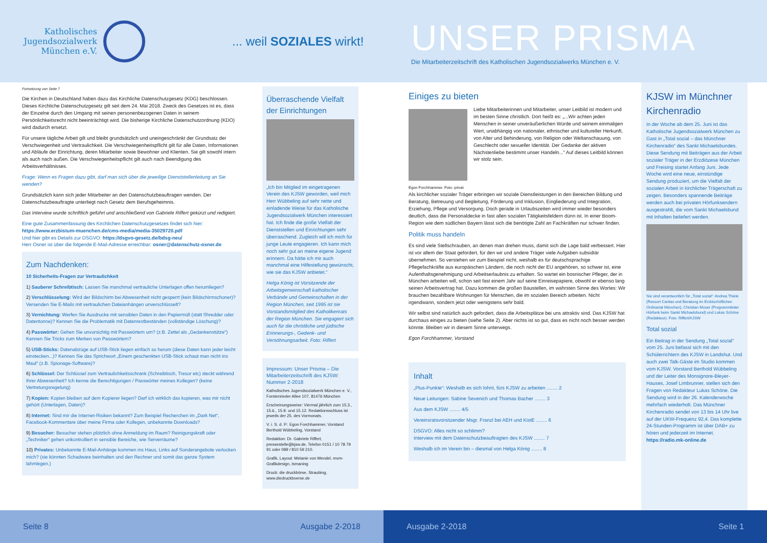Katholisches Jugendsozialwerk München e.V.
... weil SOZIALES wirkt!
UNSER PRISMA
Die Mitarbeiterzeitschrift des Katholischen Jugendsozialwerks München e. V.
Fortsetzung von Seite 7
Die Kirchen in Deutschland haben dazu das Kirchliche Datenschutzgesetz (KDG) beschlossen. Dieses Kirchliche Datenschutzgesetz gilt seit dem 24. Mai 2018. Zweck des Gesetzes ist es, dass der Einzelne durch den Umgang mit seinen personenbezogenen Daten in seinem Persönlichkeitsrecht nicht beeinträchtigt wird. Die bisherige Kirchliche Datenschutzordnung (KDO) wird dadurch ersetzt.
Für unsere tägliche Arbeit gilt und bleibt grundsätzlich und uneingeschränkt der Grundsatz der Verschwiegenheit und Vertraulichkeit. Die Verschwiegenheitspflicht gilt für alle Daten, Informationen und Abläufe der Einrichtung, deren Mitarbeiter sowie Bewohner und Klienten. Sie gilt sowohl intern als auch nach außen. Die Verschwiegenheitspflicht gilt auch nach Beendigung des Arbeitsverhältnisses.
Frage: Wenn es Fragen dazu gibt, darf man sich über die jeweilige Dienststellenleitung an Sie wenden?
Grundsätzlich kann sich jeder Mitarbeiter an den Datenschutzbeauftragen wenden. Der Datenschutzbeauftragte unterliegt nach Gesetz dem Berufsgeheimnis.
Das Interview wurde schriftlich geführt und anschließend von Gabriele Riffert gekürzt und redigiert.
Eine gute Zusammenfassung des Kirchlichen Datenschutzgesetzes findet sich hier: https://www.erzbistum-muenchen.de/cms-media/media-35029720.pdf
Und hier gibt es Details zur DSGVO: https://dsgvo-gesetz.de/bdsg-neu/
Herr Osner ist über die folgende E-Mail-Adresse erreichbar: osner@datenschutz-osner.de
Zum Nachdenken:
10 Sicherheits-Fragen zur Vertraulichkeit
1) Sauberer Schreibtisch: Lassen Sie manchmal vertrauliche Unterlagen offen herumliegen?
2) Verschlüsselung: Wird der Bildschirm bei Abwesenheit nicht gesperrt (kein Bildschirmschoner)? Versenden Sie E-Mails mit vertraulichen Dateianhängen unverschlüsselt?
3) Vernichtung: Werfen Sie Ausdrucke mit sensiblen Daten in den Papiermüll (statt Shredder oder Datentonne)? Kennen Sie die Problematik mit Datenrestbeständen (vollständige Löschung)?
4) Passwörter: Gehen Sie unvorsichtig mit Passwörtern um? (z.B. Zettel als „Gedankenstütze“) Kennen Sie Tricks zum Merken von Passwörtern?
5) USB-Sticks: Datenabzüge auf USB-Stick liegen einfach so herum (diese Daten kann jeder leicht einstecken...)? Kennen Sie das Sprichwort „Einem geschenkten USB-Stick schaut man nicht ins Maul“ (z.B. Spionage-Software)?
6) Schlüssel: Der Schlüssel zum Vertraulichkeitsschrank (Schreibtisch, Tresor etc) steckt während Ihrer Abwesenheit? Ich kenne die Berechtigungen / Passwörter meines Kollegen? (keine Vertretungsregelung)
7) Kopien: Kopien bleiben auf dem Kopierer liegen? Darf ich wirklich das kopieren, was mir nicht gehört (Unterlagen, Daten)?
8) Internet: Sind mir die Internet-Risiken bekannt? Zum Beispiel Recherchen im „Dark Net“, Facebook-Kommentare über meine Firma oder Kollegen, unbekannte Downloads?
9) Besucher: Besucher stehen plötzlich ohne Anmeldung im Raum? Reinigungskraft oder „Techniker“ gehen unkontrolliert in sensible Bereiche, wie Serverräume?
10) Privates: Unbekannte E-Mail-Anhänge kommen ins Haus, Links auf Sonderangebote verlocken mich? (sie könnten Schadware beinhalten und den Rechner und somit das ganze System lahmlegen.)
Überraschende Vielfalt der Einrichtungen
„Ich bin Mitglied im eingetragenen Verein des KJSW geworden, weil mich Herr Wübbeling auf sehr nette und einladende Weise für das Katholische Jugendsozialwerk München interessiert hat. Ich finde die große Vielfalt der Dienststellen und Einrichtungen sehr überraschend. Zugleich will ich mich für junge Leute engagieren. Ich kann mich noch sehr gut an meine eigene Jugend erinnern. Da hätte ich mir auch manchmal eine Hilfestellung gewünscht, wie sie das KJSW anbietet.“
Helga König ist Vorsitzende der Arbeitsgemeinschaft katholischer Verbände und Gemeinschaften in der Region München, seit 1995 ist sie Vorstandsmitglied des Katholikenrats der Region München. Sie engagiert sich auch für die christliche und jüdische Erinnerungs-, Gedenk- und Versöhnungsarbeit. Foto: Riffert
Impressum: Unser Prisma – Die Mitarbeiterzeitschrift des KJSW: Nummer 2-2018
Katholisches Jugendsozialwerk München e. V., Forstenrieder Allee 107, 81476 München
Erscheinungsweise: Viermal jährlich zum 15.3., 15.6., 15.9. und 15.12. Redaktionsschluss ist jeweils der 25. des Vormonats.
V. i. S. d. P.: Egon Forchhammer, Vorstand Berthold Wübbeling, Vorstand
Redaktion: Dr. Gabriele Riffert, pressestelle@kjsw.de, Telefon 0151 / 10 78 79 91 oder 089 / 810 59 210.
Grafik, Layout: Melanie von Mendel, mvm-Grafikdesign, Ismaning
Druck: die druckbörse, Straubing, www.diedruckboerse.de
Einiges zu bieten
Egon Forchhammer. Foto: privat
Liebe Mitarbeiterinnen und Mitarbeiter, unser Leitbild ist modern und im besten Sinne christlich. Dort heißt es: „...Wir achten jeden Menschen in seiner unveräußerlichen Würde und seinem einmaligen Wert, unabhängig von nationaler, ethnischer und kultureller Herkunft, von Alter und Behinderung, von Religion oder Weltanschauung, von Geschlecht oder sexueller Identität. Der Gedanke der aktiven Nächstenliebe bestimmt unser Handeln...“ Auf dieses Leitbild können wir stolz sein.
Als kirchlicher sozialer Träger erbringen wir soziale Dienstleistungen in den Bereichen Bildung und Beratung, Betreuung und Begleitung, Förderung und Inklusion, Eingliederung und Integration, Erziehung, Pflege und Versorgung. Doch gerade in Urlaubszeiten wird immer wieder besonders deutlich, dass die Personaldecke in fast allen sozialen Tätigkeitsfeldern dünn ist. In einer Boom-Region wie dem südlichen Bayern lässt sich die benötigte Zahl an Fachkräften nur schwer finden.
Politik muss handeln
Es sind viele Stellschrauben, an denen man drehen muss, damit sich die Lage bald verbessert. Hier ist vor allem der Staat gefordert, für den wir und andere Träger viele Aufgaben subsidiär übernehmen. So verstehen wir zum Beispiel nicht, weshalb es für deutschsprachige Pflegefachkräfte aus europäischen Ländern, die noch nicht der EU angehören, so schwer ist, eine Aufenthaltsgenehmigung und Arbeitserlaubnis zu erhalten. So wartet ein bosnischer Pfleger, der in München arbeiten will, schon seit fast einem Jahr auf seine Einreisepapiere, obwohl er ebenso lang seinen Arbeitsvertrag hat. Dazu kommen die großen Baustellen, im wahrsten Sinne des Wortes: Wir brauchen bezahlbare Wohnungen für Menschen, die im sozialen Bereich arbeiten. Nicht irgendwann, sondern jetzt oder wenigstens sehr bald.
Wir selbst sind natürlich auch gefordert, dass die Arbeitsplätze bei uns attraktiv sind. Das KJSW hat durchaus einiges zu bieten (siehe Seite 2). Aber nichts ist so gut, dass es nicht noch besser werden könnte. Bleiben wir in diesem Sinne unterwegs.
Egon Forchhammer, Vorstand
Inhalt
„Plus-Punkte“: Weshalb es sich lohnt, fürs KJSW zu arbeiten ........ 2
Neue Leitungen: Sabine Sevenich und Thomas Bacher ........ 3
Aus dem KJSW ........ 4/5
Vereinsratsvorsitzender Msgr. Franzl bei AEH und KistE ........ 6
DSGVO: Alles nicht so schlimm?
Interview mit dem Datenschutzbeauftragten des KJSW ........ 7
Weshalb ich im Verein bin – diesmal von Helga König ........ 8
KJSW im Münchner Kirchenradio
In der Woche ab dem 25. Juni ist das Katholische Jugendsozialwerk München zu Gast in „Total sozial – das Münchner Kirchenradio“ des Sankt Michaelsbundes. Diese Sendung mit Beiträgen aus der Arbeit sozialer Träger in der Erzdiözese München und Freising startet Anfang Juni. Jede Woche wird eine neue, einstündige Sendung produziert, um die Vielfalt der sozialen Arbeit in kirchlicher Trägerschaft zu zeigen. Besonders spannende Beiträge werden auch bei privaten Hörfunksendern ausgestrahlt, die vom Sankt Michaelsbund mit Inhalten beliefert werden.
Sie sind verantwortlich für „Total sozial“: Andrea Thiele (Ressort Caritas und Beratung im Erzbischöflichen Ordinariat München), Christian Moser (Programmleiter Hörfunk beim Sankt Michaelsbund) und Lukas Schöne (Redakteur). Foto: Riffert/KJSW
Total sozial
Ein Beitrag in der Sendung „Total sozial“ vom 25. Juni befasst sich mit den Schülerrichtern des KJSW in Landshut. Und auch zwei Talk-Gäste im Studio kommen vom KJSW. Vorstand Berthold Wübbeling und der Leiter des Monsignore-Bleyer-Hauses, Josef Limbrunner, stellen sich den Fragen von Redakteur Lukas Schöne. Die Sendung wird in der 26. Kalenderwoche mehrfach wiederholt. Das Münchner Kirchenradio sendet von 13 bis 14 Uhr live auf der UKW-Frequenz 92,4. Das komplette 24-Stunden-Programm ist über DAB+ zu hören und jederzeit im Internet. https://radio.mk-online.de
Seite 8 Ausgabe 2-2018 Ausgabe 2-2018 Seite 1